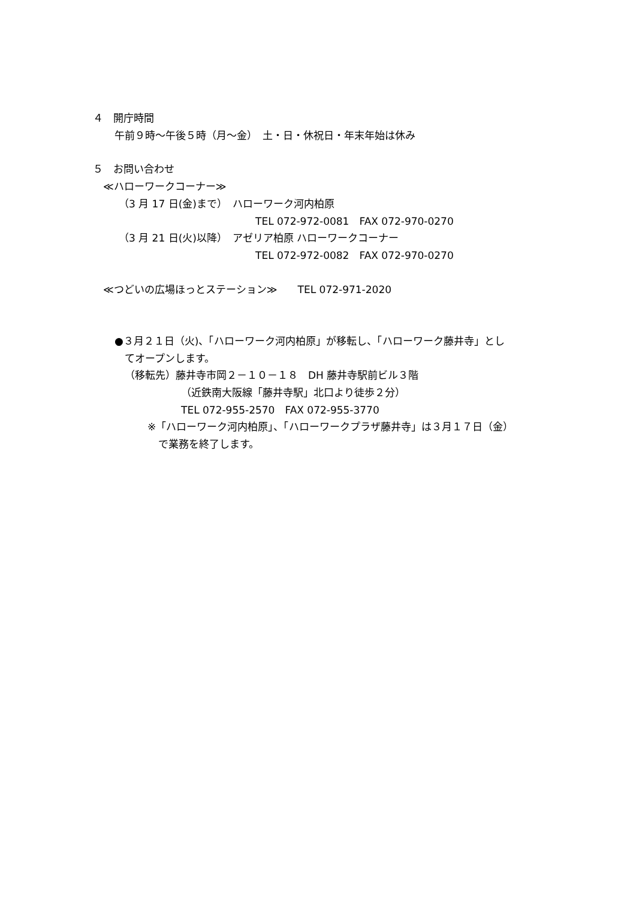４　開庁時間
午前９時～午後５時（月～金）　土・日・休祝日・年末年始は休み
５　お問い合わせ
≪ハローワークコーナー≫
（3 月 17 日(金)まで）　ハローワーク河内柏原
TEL 072-972-0081　FAX 072-970-0270
（3 月 21 日(火)以降）　アゼリア柏原 ハローワークコーナー
TEL 072-972-0082　FAX 072-970-0270
≪つどいの広場ほっとステーション≫　　TEL 072-971-2020
●３月２１日（火)、「ハローワーク河内柏原」が移転し、「ハローワーク藤井寺」とし
てオープンします。
（移転先）藤井寺市岡２－１０－１８　DH 藤井寺駅前ビル３階
（近鉄南大阪線「藤井寺駅」北口より徒歩２分）
TEL 072-955-2570　FAX 072-955-3770
※「ハローワーク河内柏原」、「ハローワークプラザ藤井寺」は３月１７日（金）
で業務を終了します。